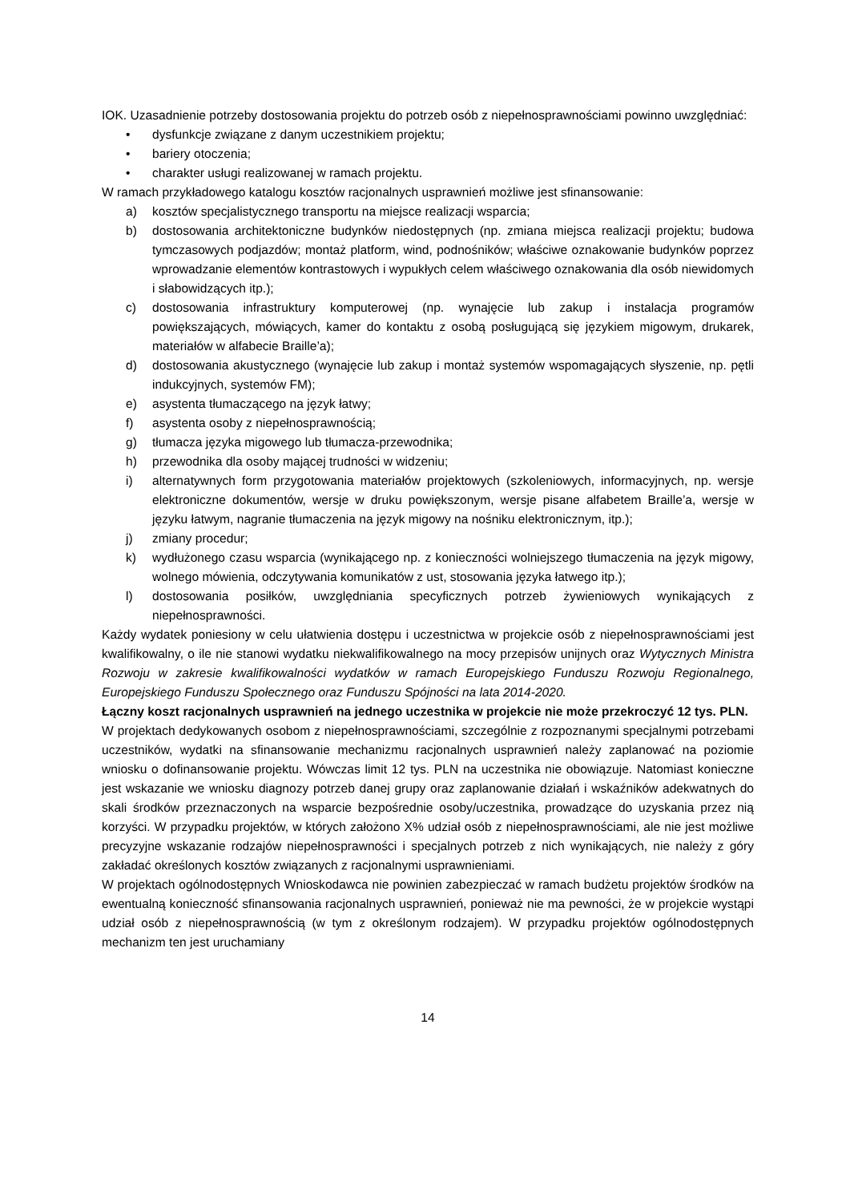IOK. Uzasadnienie potrzeby dostosowania projektu do potrzeb osób z niepełnosprawnościami powinno uwzględniać:
• dysfunkcje związane z danym uczestnikiem projektu;
• bariery otoczenia;
• charakter usługi realizowanej w ramach projektu.
W ramach przykładowego katalogu kosztów racjonalnych usprawnień możliwe jest sfinansowanie:
a) kosztów specjalistycznego transportu na miejsce realizacji wsparcia;
b) dostosowania architektoniczne budynków niedostępnych (np. zmiana miejsca realizacji projektu; budowa tymczasowych podjazdów; montaż platform, wind, podnośników; właściwe oznakowanie budynków poprzez wprowadzanie elementów kontrastowych i wypukłych celem właściwego oznakowania dla osób niewidomych i słabowidzących itp.);
c) dostosowania infrastruktury komputerowej (np. wynajęcie lub zakup i instalacja programów powiększających, mówiących, kamer do kontaktu z osobą posługującą się językiem migowym, drukarek, materiałów w alfabecie Braille’a);
d) dostosowania akustycznego (wynajęcie lub zakup i montaż systemów wspomagających słyszenie, np. pętli indukcyjnych, systemów FM);
e) asystenta tłumaczącego na język łatwy;
f) asystenta osoby z niepełnosprawnością;
g) tłumacza języka migowego lub tłumacza-przewodnika;
h) przewodnika dla osoby mającej trudności w widzeniu;
i) alternatywnych form przygotowania materiałów projektowych (szkoleniowych, informacyjnych, np. wersje elektroniczne dokumentów, wersje w druku powiększonym, wersje pisane alfabetem Braille’a, wersje w języku łatwym, nagranie tłumaczenia na język migowy na nośniku elektronicznym, itp.);
j) zmiany procedur;
k) wydłużonego czasu wsparcia (wynikającego np. z konieczności wolniejszego tłumaczenia na język migowy, wolnego mówienia, odczytywania komunikatów z ust, stosowania języka łatwego itp.);
l) dostosowania posiłków, uwzględniania specyficznych potrzeb żywieniowych wynikających z niepełnosprawności.
Każdy wydatek poniesiony w celu ułatwienia dostępu i uczestnictwa w projekcie osób z niepełnosprawnościami jest kwalifikowalny, o ile nie stanowi wydatku niekwalifikowalnego na mocy przepisów unijnych oraz Wytycznych Ministra Rozwoju w zakresie kwalifikowalności wydatków w ramach Europejskiego Funduszu Rozwoju Regionalnego, Europejskiego Funduszu Społecznego oraz Funduszu Spójności na lata 2014-2020.
Łączny koszt racjonalnych usprawnień na jednego uczestnika w projekcie nie może przekroczyć 12 tys. PLN.
W projektach dedykowanych osobom z niepełnosprawnościami, szczególnie z rozpoznanymi specjalnymi potrzebami uczestników, wydatki na sfinansowanie mechanizmu racjonalnych usprawnień należy zaplanować na poziomie wniosku o dofinansowanie projektu. Wówczas limit 12 tys. PLN na uczestnika nie obowiązuje. Natomiast konieczne jest wskazanie we wniosku diagnozy potrzeb danej grupy oraz zaplanowanie działań i wskaźników adekwatnych do skali środków przeznaczonych na wsparcie bezpośrednie osoby/uczestnika, prowadzące do uzyskania przez nią korzyści. W przypadku projektów, w których założono X% udział osób z niepełnosprawnościami, ale nie jest możliwe precyzyjne wskazanie rodzajów niepełnosprawności i specjalnych potrzeb z nich wynikających, nie należy z góry zakładać określonych kosztów związanych z racjonalnymi usprawnieniami.
W projektach ogólnodostępnych Wnioskodawca nie powinien zabezpieczać w ramach budżetu projektów środków na ewentualną konieczność sfinansowania racjonalnych usprawnień, ponieważ nie ma pewności, że w projekcie wystąpi udział osób z niepełnosprawnością (w tym z określonym rodzajem). W przypadku projektów ogólnodostępnych mechanizm ten jest uruchamiany
14